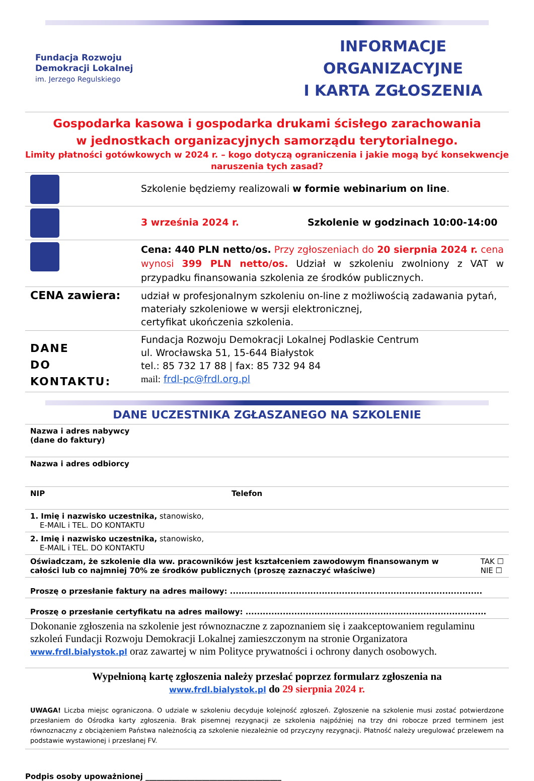Fundacja Rozwoju
Demokracji Lokalnej
im. Jerzego Regulskiego
INFORMACJE ORGANIZACYJNE
I KARTA ZGŁOSZENIA
Gospodarka kasowa i gospodarka drukami ścisłego zarachowania
w jednostkach organizacyjnych samorządu terytorialnego.
Limity płatności gotówkowych w 2024 r. – kogo dotyczą ograniczenia i jakie mogą być konsekwencje naruszenia tych zasad?
| | Szkolenie będziemy realizowali w formie webinarium on line . |
| | 3 września 2024 r. Szkolenie w godzinach 10:00-14:00 |
| | Cena: 440 PLN netto/os. Przy zgłoszeniach do 20 sierpnia 2024 r. cena wynosi 399 PLN netto/os. Udział w szkoleniu zwolniony z VAT w przypadku finansowania szkolenia ze środków publicznych. |
| CENA zawiera: | udział w profesjonalnym szkoleniu on-line z możliwością zadawania pytań, materiały szkoleniowe w wersji elektronicznej, certyfikat ukończenia szkolenia. |
| DANE DO KONTAKTU: | Fundacja Rozwoju Demokracji Lokalnej Podlaskie Centrum ul. Wrocławska 51, 15-644 Białystok tel.: 85 732 17 88 / fax: 85 732 94 84 mail: frdl-pc@frdl.org.pl |
DANE UCZESTNIKA ZGŁASZANEGO NA SZKOLENIE
| Nazwa i adres nabywcy (dane do faktury) | |
| Nazwa i adres odbiorcy | |
| NIP | Telefon |
| 1. Imię i nazwisko uczestnika, stanowisko, E-MAIL i TEL. DO KONTAKTU | |
| 2. Imię i nazwisko uczestnika, stanowisko, E-MAIL i TEL. DO KONTAKTU | |
| Oświadczam, że szkolenie dla ww. pracowników jest kształceniem zawodowym finansowanym w całości lub co najmniej 70% ze środków publicznych (proszę zaznaczyć właściwe) TAK ☐ NIE ☐ | |
| Proszę o przesłanie faktury na adres mailowy: ........................................................................................ | |
| Proszę o przesłanie certyfikatu na adres mailowy: .................................................................................... | |
Dokonanie zgłoszenia na szkolenie jest równoznaczne z zapoznaniem się i zaakceptowaniem regulaminu szkoleń Fundacji Rozwoju Demokracji Lokalnej zamieszczonym na stronie Organizatora www.frdl.bialystok.pl oraz zawartej w nim Polityce prywatności i ochrony danych osobowych.
Wypełnioną kartę zgłoszenia należy przesłać poprzez formularz zgłoszenia na
www.frdl.bialystok.pl do 29 sierpnia 2024 r.
UWAGA! Liczba miejsc ograniczona. O udziale w szkoleniu decyduje kolejność zgłoszeń. Zgłoszenie na szkolenie musi zostać potwierdzone przesłaniem do Ośrodka karty zgłoszenia. Brak pisemnej rezygnacji ze szkolenia najpóźniej na trzy dni robocze przed terminem jest równoznaczny z obciążeniem Państwa należnością za szkolenie niezależnie od przyczyny rezygnacji. Płatność należy uregulować przelewem na podstawie wystawionej i przesłanej FV.
Podpis osoby upoważnionej ____________________________________